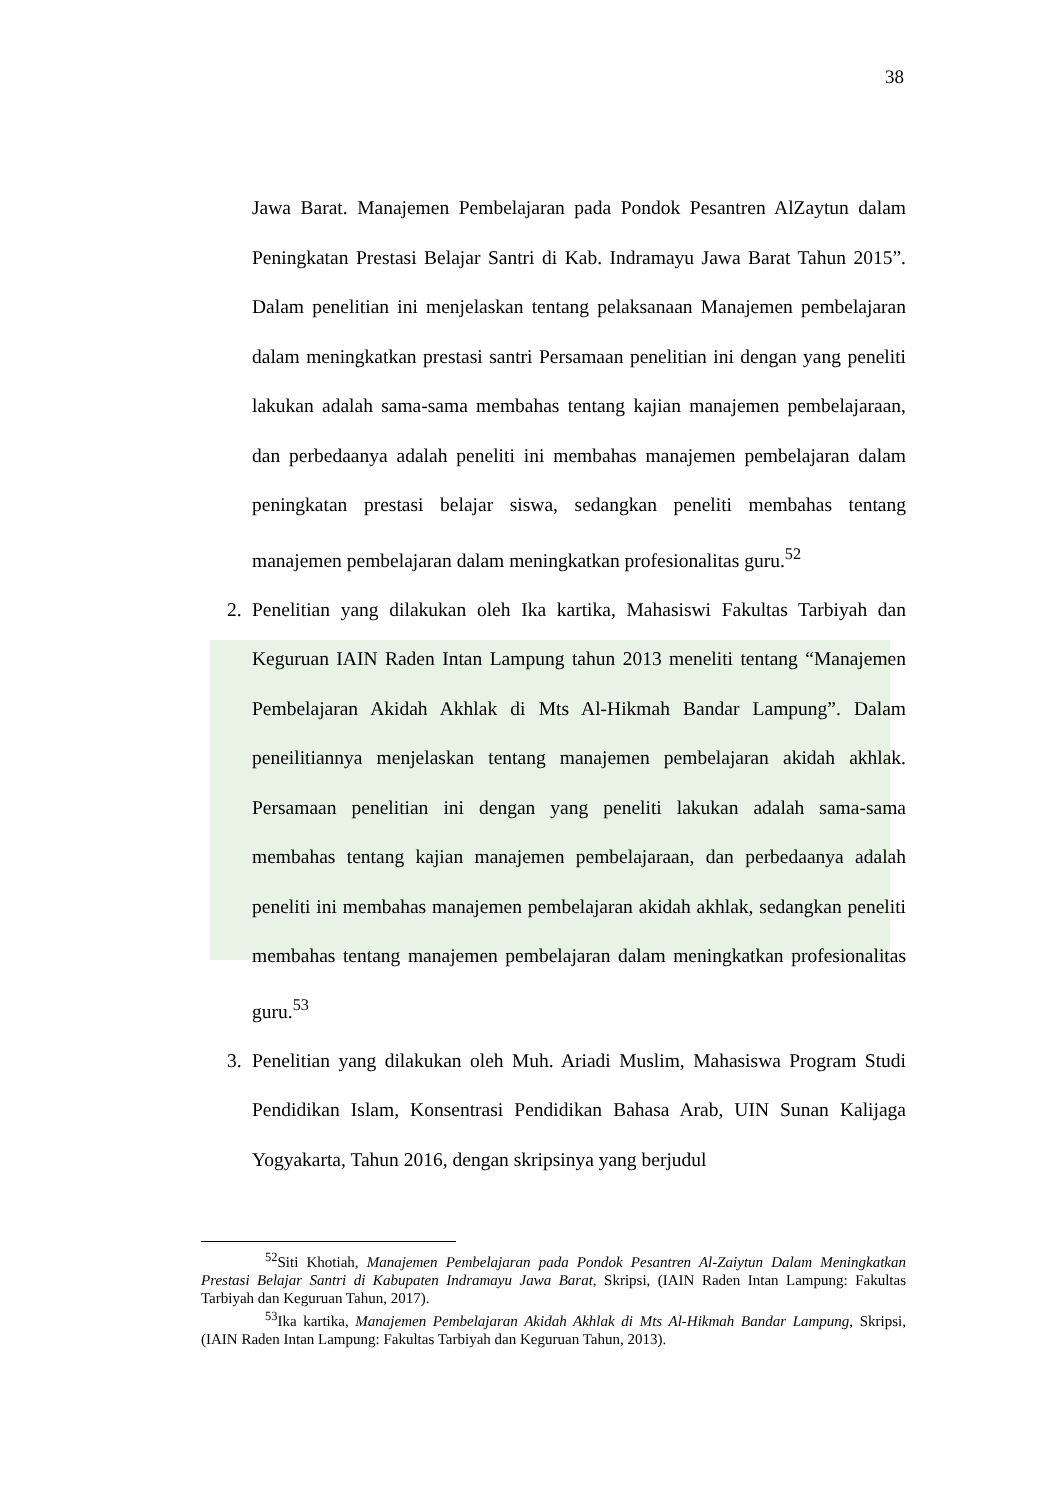38
Jawa Barat. Manajemen Pembelajaran pada Pondok Pesantren AlZaytun dalam Peningkatan Prestasi Belajar Santri di Kab. Indramayu Jawa Barat Tahun 2015”. Dalam penelitian ini menjelaskan tentang pelaksanaan Manajemen pembelajaran dalam meningkatkan prestasi santri Persamaan penelitian ini dengan yang peneliti lakukan adalah sama-sama membahas tentang kajian manajemen pembelajaraan, dan perbedaanya adalah peneliti ini membahas manajemen pembelajaran dalam peningkatan prestasi belajar siswa, sedangkan peneliti membahas tentang manajemen pembelajaran dalam meningkatkan profesionalitas guru.<sup>52</sup>
2. Penelitian yang dilakukan oleh Ika kartika, Mahasiswi Fakultas Tarbiyah dan Keguruan IAIN Raden Intan Lampung tahun 2013 meneliti tentang “Manajemen Pembelajaran Akidah Akhlak di Mts Al-Hikmah Bandar Lampung”. Dalam peneilitiannya menjelaskan tentang manajemen pembelajaran akidah akhlak. Persamaan penelitian ini dengan yang peneliti lakukan adalah sama-sama membahas tentang kajian manajemen pembelajaraan, dan perbedaanya adalah peneliti ini membahas manajemen pembelajaran akidah akhlak, sedangkan peneliti membahas tentang manajemen pembelajaran dalam meningkatkan profesionalitas guru.<sup>53</sup>
3. Penelitian yang dilakukan oleh Muh. Ariadi Muslim, Mahasiswa Program Studi Pendidikan Islam, Konsentrasi Pendidikan Bahasa Arab, UIN Sunan Kalijaga Yogyakarta, Tahun 2016, dengan skripsinya yang berjudul
<sup>52</sup> Siti Khotiah, Manajemen Pembelajaran pada Pondok Pesantren Al-Zaiytun Dalam Meningkatkan Prestasi Belajar Santri di Kabupaten Indramayu Jawa Barat, Skripsi, (IAIN Raden Intan Lampung: Fakultas Tarbiyah dan Keguruan Tahun, 2017).
<sup>53</sup> Ika kartika, Manajemen Pembelajaran Akidah Akhlak di Mts Al-Hikmah Bandar Lampung, Skripsi, (IAIN Raden Intan Lampung: Fakultas Tarbiyah dan Keguruan Tahun, 2013).